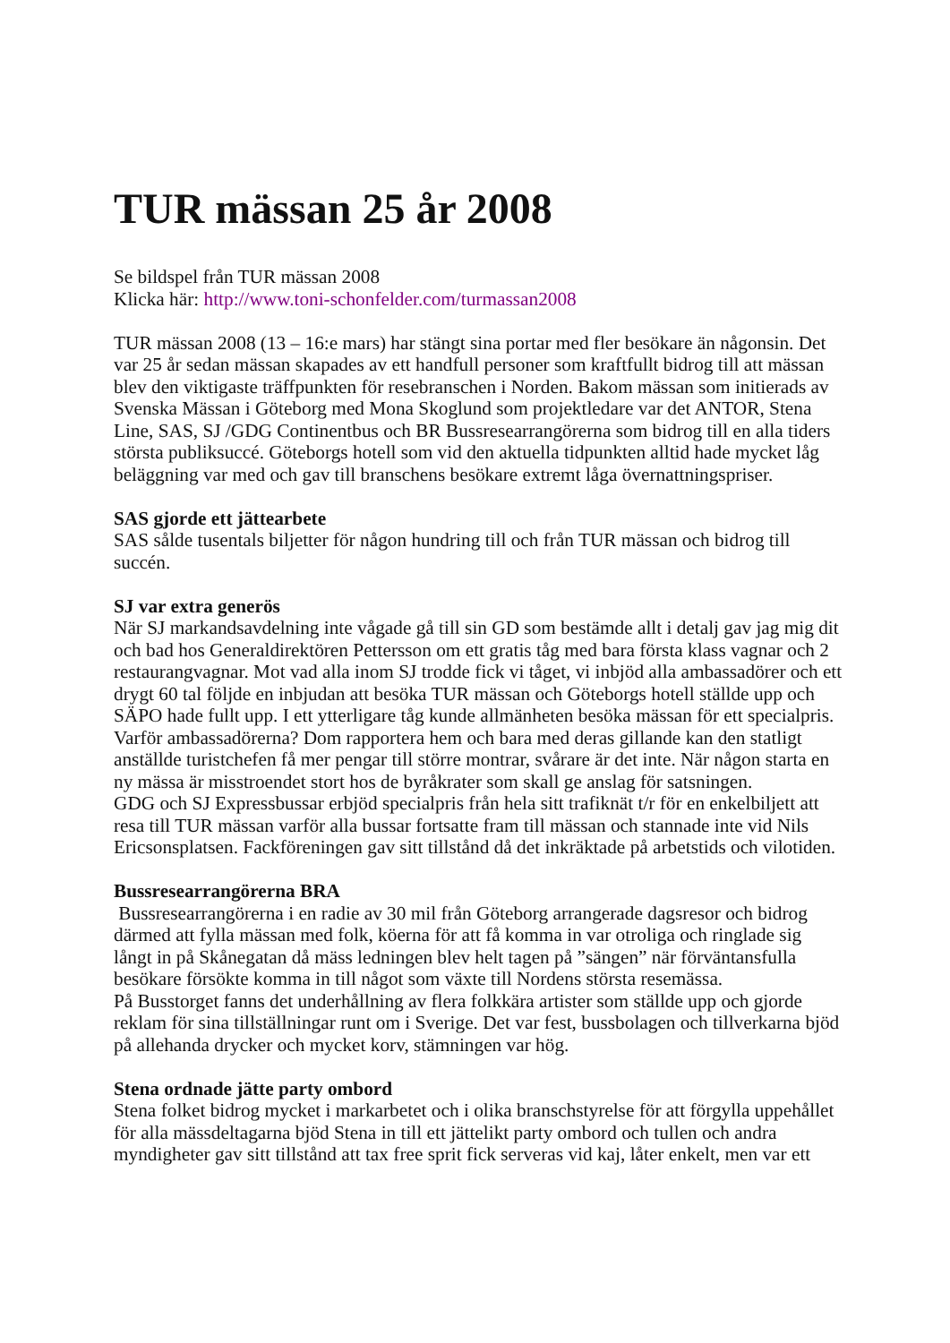TUR mässan 25 år 2008
Se bildspel från TUR mässan 2008
Klicka här: http://www.toni-schonfelder.com/turmassan2008
TUR mässan 2008 (13 – 16:e mars) har stängt sina portar med fler besökare än någonsin. Det var 25 år sedan mässan skapades av ett handfull personer som kraftfullt bidrog till att mässan blev den viktigaste träffpunkten för resebranschen i Norden. Bakom mässan som initierads av Svenska Mässan i Göteborg med Mona Skoglund som projektledare var det ANTOR, Stena Line, SAS, SJ /GDG Continentbus och BR Bussresearrangörerna som bidrog till en alla tiders största publiksuccé. Göteborgs hotell som vid den aktuella tidpunkten alltid hade mycket låg beläggning var med och gav till branschens besökare extremt låga övernattningspriser.
SAS gjorde ett jättearbete
SAS sålde tusentals biljetter för någon hundring till och från TUR mässan och bidrog till succén.
SJ var extra generös
När SJ markandsavdelning inte vågade gå till sin GD som bestämde allt i detalj gav jag mig dit och bad hos Generaldirektören Pettersson om ett gratis tåg med bara första klass vagnar och 2 restaurangvagnar. Mot vad alla inom SJ trodde fick vi tåget, vi inbjöd alla ambassadörer och ett drygt 60 tal följde en inbjudan att besöka TUR mässan och Göteborgs hotell ställde upp och SÄPO hade fullt upp. I ett ytterligare tåg kunde allmänheten besöka mässan för ett specialpris. Varför ambassadörerna? Dom rapportera hem och bara med deras gillande kan den statligt anställde turistchefen få mer pengar till större montrar, svårare är det inte. När någon starta en ny mässa är misstroendet stort hos de byråkrater som skall ge anslag för satsningen.
GDG och SJ Expressbussar erbjöd specialpris från hela sitt trafiknät t/r för en enkelbiljett att resa till TUR mässan varför alla bussar fortsatte fram till mässan och stannade inte vid Nils Ericsonsplatsen. Fackföreningen gav sitt tillstånd då det inkräktade på arbetstids och vilotiden.
Bussresearrangörerna BRA
Bussresearrangörerna i en radie av 30 mil från Göteborg arrangerade dagsresor och bidrog därmed att fylla mässan med folk, köerna för att få komma in var otroliga och ringlade sig långt in på Skånegatan då mäss ledningen blev helt tagen på ”sängen” när förväntansfulla besökare försökte komma in till något som växte till Nordens största resemässa.
På Busstorget fanns det underhållning av flera folkkära artister som ställde upp och gjorde reklam för sina tillställningar runt om i Sverige. Det var fest, bussbolagen och tillverkarna bjöd på allehanda drycker och mycket korv, stämningen var hög.
Stena ordnade jätte party ombord
Stena folket bidrog mycket i markarbetet och i olika branschstyrelse för att förgylla uppehållet för alla mässdeltagarna bjöd Stena in till ett jättelikt party ombord och tullen och andra myndigheter gav sitt tillstånd att tax free sprit fick serveras vid kaj, låter enkelt, men var ett